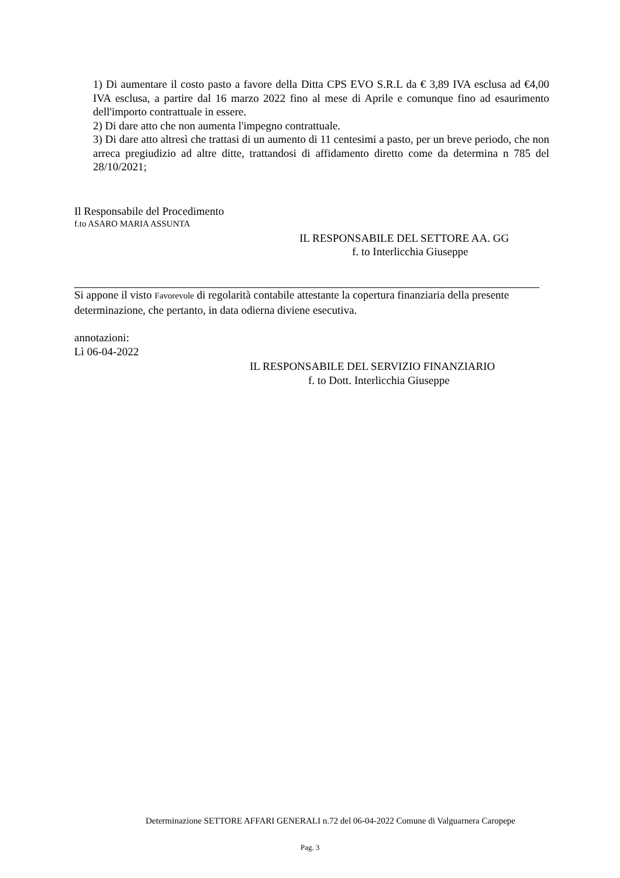1) Di aumentare il costo pasto a favore della Ditta CPS EVO S.R.L da € 3,89 IVA esclusa ad €4,00 IVA esclusa, a partire dal 16 marzo 2022 fino al mese di Aprile e comunque fino ad esaurimento dell'importo contrattuale in essere.
2) Di dare atto che non aumenta l'impegno contrattuale.
3) Di dare atto altresì che trattasi di un aumento di 11 centesimi a pasto, per un breve periodo, che non arreca pregiudizio ad altre ditte, trattandosi di affidamento diretto come da determina n 785 del 28/10/2021;
Il Responsabile del Procedimento
f.to ASARO MARIA ASSUNTA
IL RESPONSABILE DEL SETTORE AA. GG
f. to Interlicchia Giuseppe
Si appone il visto Favorevole di regolarità contabile attestante la copertura finanziaria della presente determinazione, che pertanto, in data odierna diviene esecutiva.
annotazioni:
Lì 06-04-2022
IL RESPONSABILE DEL SERVIZIO FINANZIARIO
f. to Dott. Interlicchia Giuseppe
Determinazione SETTORE AFFARI GENERALI n.72 del 06-04-2022 Comune di Valguarnera Caropepe
Pag. 3